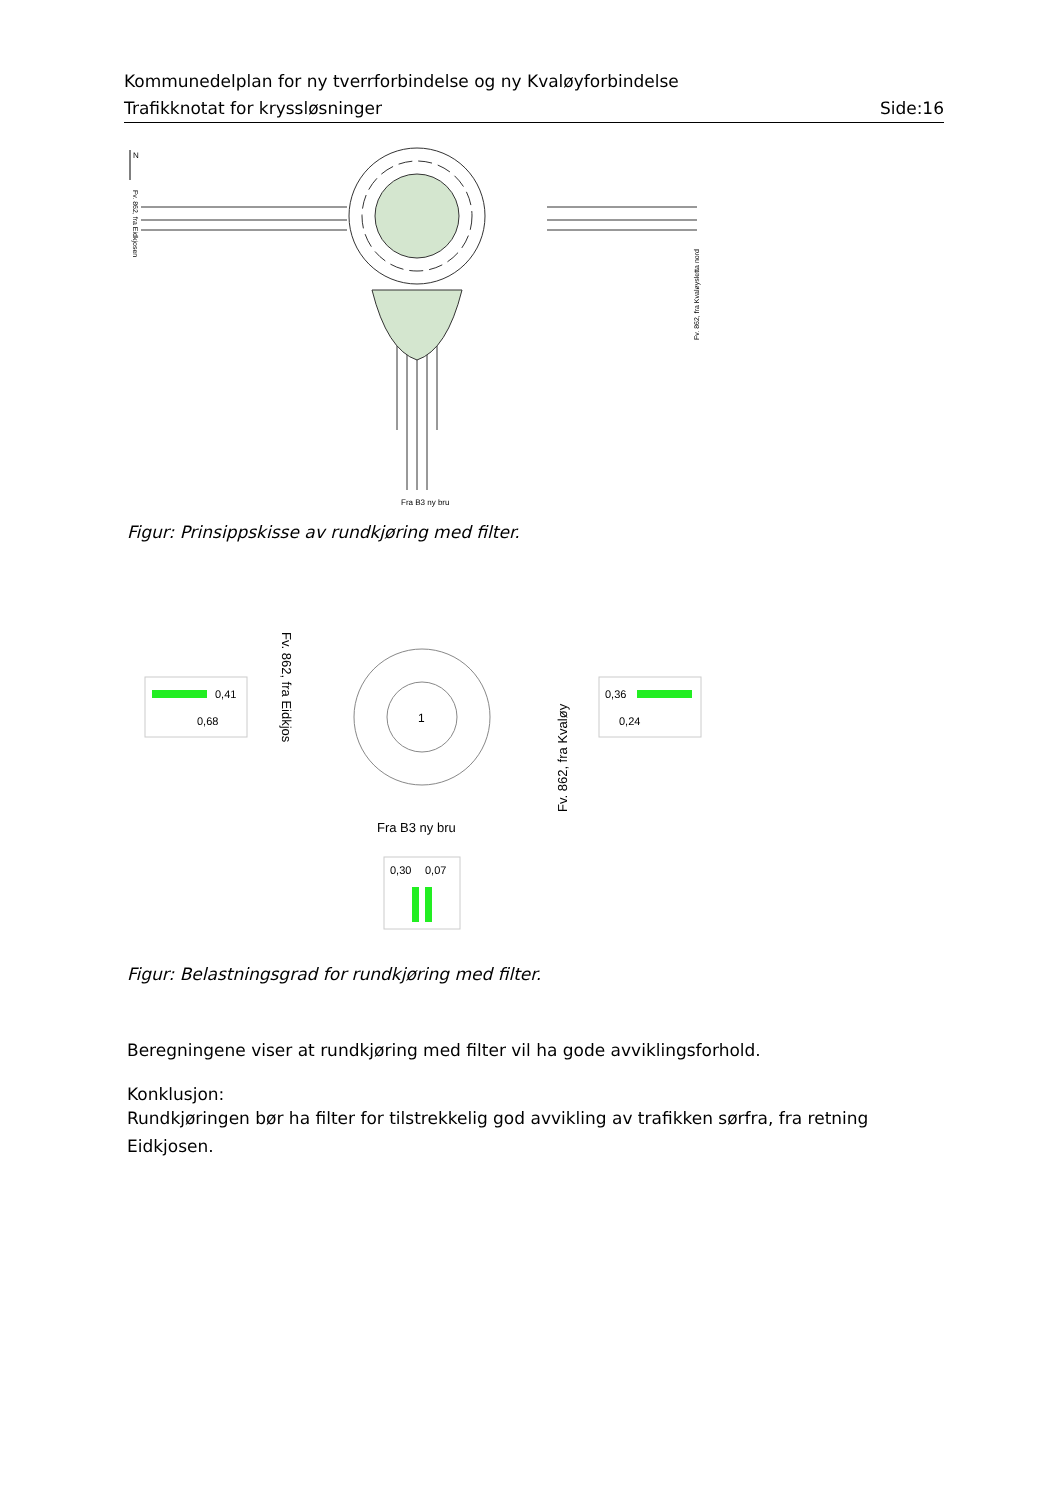Kommunedelplan for ny tverrforbindelse og ny Kvaløyforbindelse
Trafikknotat for kryssløsninger Side:16
N
Fra B3 ny bru
Fv. 862, fra Kvaløysletta nord
Fv. 862, fra Eidkjosen
Figur: Prinsippskisse av rundkjøring med filter.
0,41
0,68
0,36
0,24
1
Fv. 862, fra Eidkjos
Fv. 862, fra Kvaløy
Fra B3 ny bru
0,30
0,07
Figur: Belastningsgrad for rundkjøring med filter.
Beregningene viser at rundkjøring med filter vil ha gode avviklingsforhold.
Konklusjon:
Rundkjøringen bør ha filter for tilstrekkelig god avvikling av trafikken sørfra, fra retning Eidkjosen.